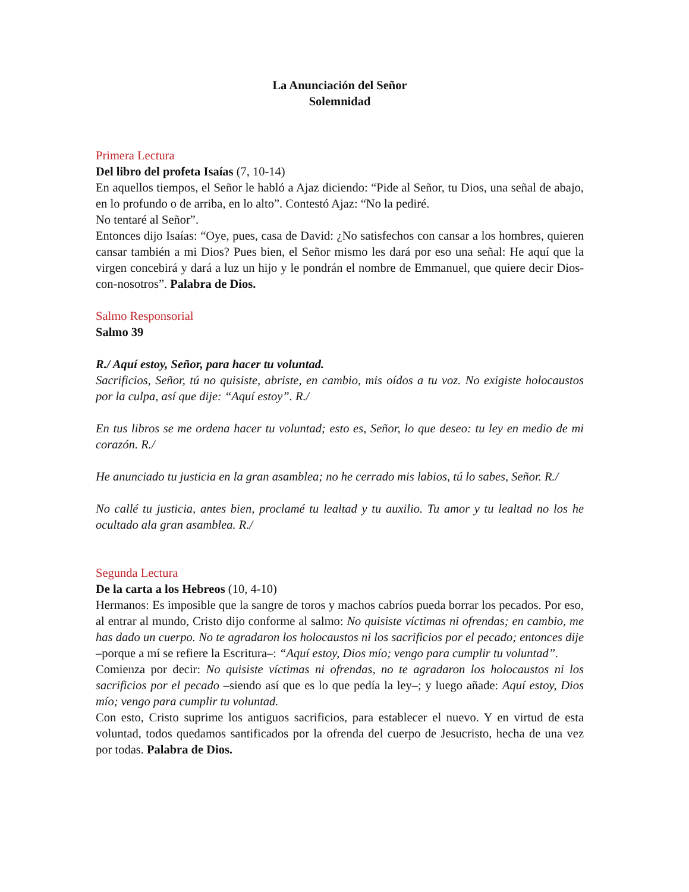La Anunciación del Señor
Solemnidad
Primera Lectura
Del libro del profeta Isaías (7, 10-14)
En aquellos tiempos, el Señor le habló a Ajaz diciendo: “Pide al Señor, tu Dios, una señal de abajo, en lo profundo o de arriba, en lo alto”. Contestó Ajaz: “No la pediré.
No tentaré al Señor”.
Entonces dijo Isaías: “Oye, pues, casa de David: ¿No satisfechos con cansar a los hombres, quieren cansar también a mi Dios? Pues bien, el Señor mismo les dará por eso una señal: He aquí que la virgen concebirá y dará a luz un hijo y le pondrán el nombre de Emmanuel, que quiere decir Dios-con-nosotros”. Palabra de Dios.
Salmo Responsorial
Salmo 39
R./ Aquí estoy, Señor, para hacer tu voluntad.
Sacrificios, Señor, tú no quisiste, abriste, en cambio, mis oídos a tu voz. No exigiste holocaustos por la culpa, así que dije: “Aquí estoy”. R./
En tus libros se me ordena hacer tu voluntad; esto es, Señor, lo que deseo: tu ley en medio de mi corazón. R./
He anunciado tu justicia en la gran asamblea; no he cerrado mis labios, tú lo sabes, Señor. R./
No callé tu justicia, antes bien, proclamé tu lealtad y tu auxilio. Tu amor y tu lealtad no los he ocultado ala gran asamblea. R./
Segunda Lectura
De la carta a los Hebreos (10, 4-10)
Hermanos: Es imposible que la sangre de toros y machos cabríos pueda borrar los pecados. Por eso, al entrar al mundo, Cristo dijo conforme al salmo: No quisiste víctimas ni ofrendas; en cambio, me has dado un cuerpo. No te agradaron los holocaustos ni los sacrificios por el pecado; entonces dije –porque a mí se refiere la Escritura–: “Aquí estoy, Dios mío; vengo para cumplir tu voluntad”.
Comienza por decir: No quisiste víctimas ni ofrendas, no te agradaron los holocaustos ni los sacrificios por el pecado –siendo así que es lo que pedía la ley–; y luego añade: Aquí estoy, Dios mío; vengo para cumplir tu voluntad.
Con esto, Cristo suprime los antiguos sacrificios, para establecer el nuevo. Y en virtud de esta voluntad, todos quedamos santificados por la ofrenda del cuerpo de Jesucristo, hecha de una vez por todas. Palabra de Dios.